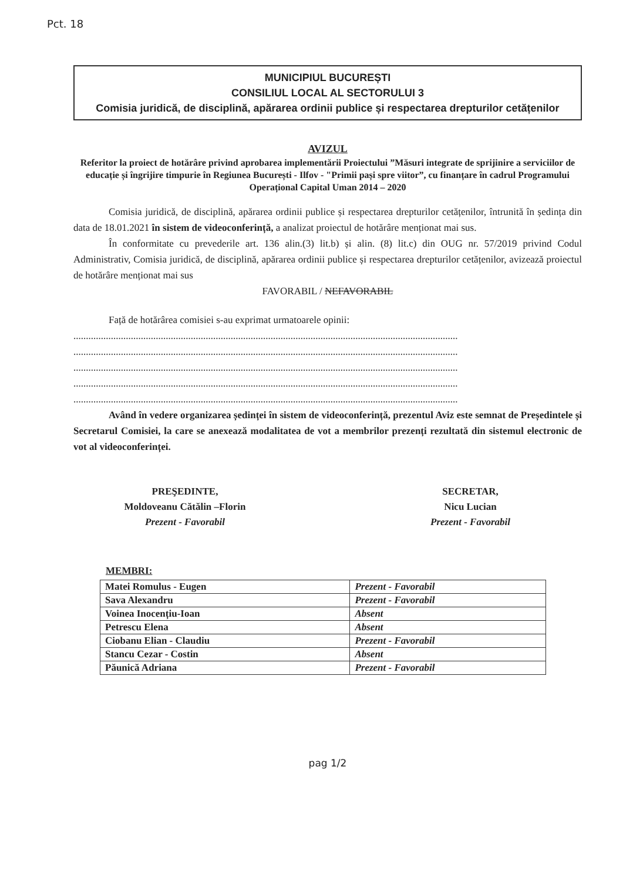Pct. 18
MUNICIPIUL BUCUREȘTI
CONSILIUL LOCAL AL SECTORULUI 3
Comisia juridică, de disciplină, apărarea ordinii publice și respectarea drepturilor cetățenilor
AVIZUL
Referitor la proiect de hotărâre privind aprobarea implementării Proiectului ”Măsuri integrate de sprijinire a serviciilor de educație și îngrijire timpurie în Regiunea București - Ilfov - "Primii pași spre viitor”, cu finanțare în cadrul Programului Operațional Capital Uman 2014 – 2020
Comisia juridică, de disciplină, apărarea ordinii publice și respectarea drepturilor cetățenilor, întrunită în ședința din data de 18.01.2021 în sistem de videoconferință, a analizat proiectul de hotărâre menționat mai sus.
În conformitate cu prevederile art. 136 alin.(3) lit.b) și alin. (8) lit.c) din OUG nr. 57/2019 privind Codul Administrativ, Comisia juridică, de disciplină, apărarea ordinii publice și respectarea drepturilor cetățenilor, avizează proiectul de hotărâre menționat mai sus
FAVORABIL / NEFAVORABIL
Față de hotărârea comisiei s-au exprimat urmatoarele opinii:
..........................................................................................................................................................
..........................................................................................................................................................
..........................................................................................................................................................
..........................................................................................................................................................
..........................................................................................................................................................
Având în vedere organizarea ședinței în sistem de videoconferință, prezentul Aviz este semnat de Președintele și Secretarul Comisiei, la care se anexează modalitatea de vot a membrilor prezenți rezultată din sistemul electronic de vot al videoconferinței.
PREŞEDINTE,
Moldoveanu Cătălin –Florin
Prezent - Favorabil
SECRETAR,
Nicu Lucian
Prezent - Favorabil
MEMBRI:
| Matei Romulus - Eugen | Prezent - Favorabil |
| Sava Alexandru | Prezent - Favorabil |
| Voinea Inocențiu-Ioan | Absent |
| Petrescu Elena | Absent |
| Ciobanu Elian - Claudiu | Prezent - Favorabil |
| Stancu Cezar - Costin | Absent |
| Păunică Adriana | Prezent - Favorabil |
pag 1/2